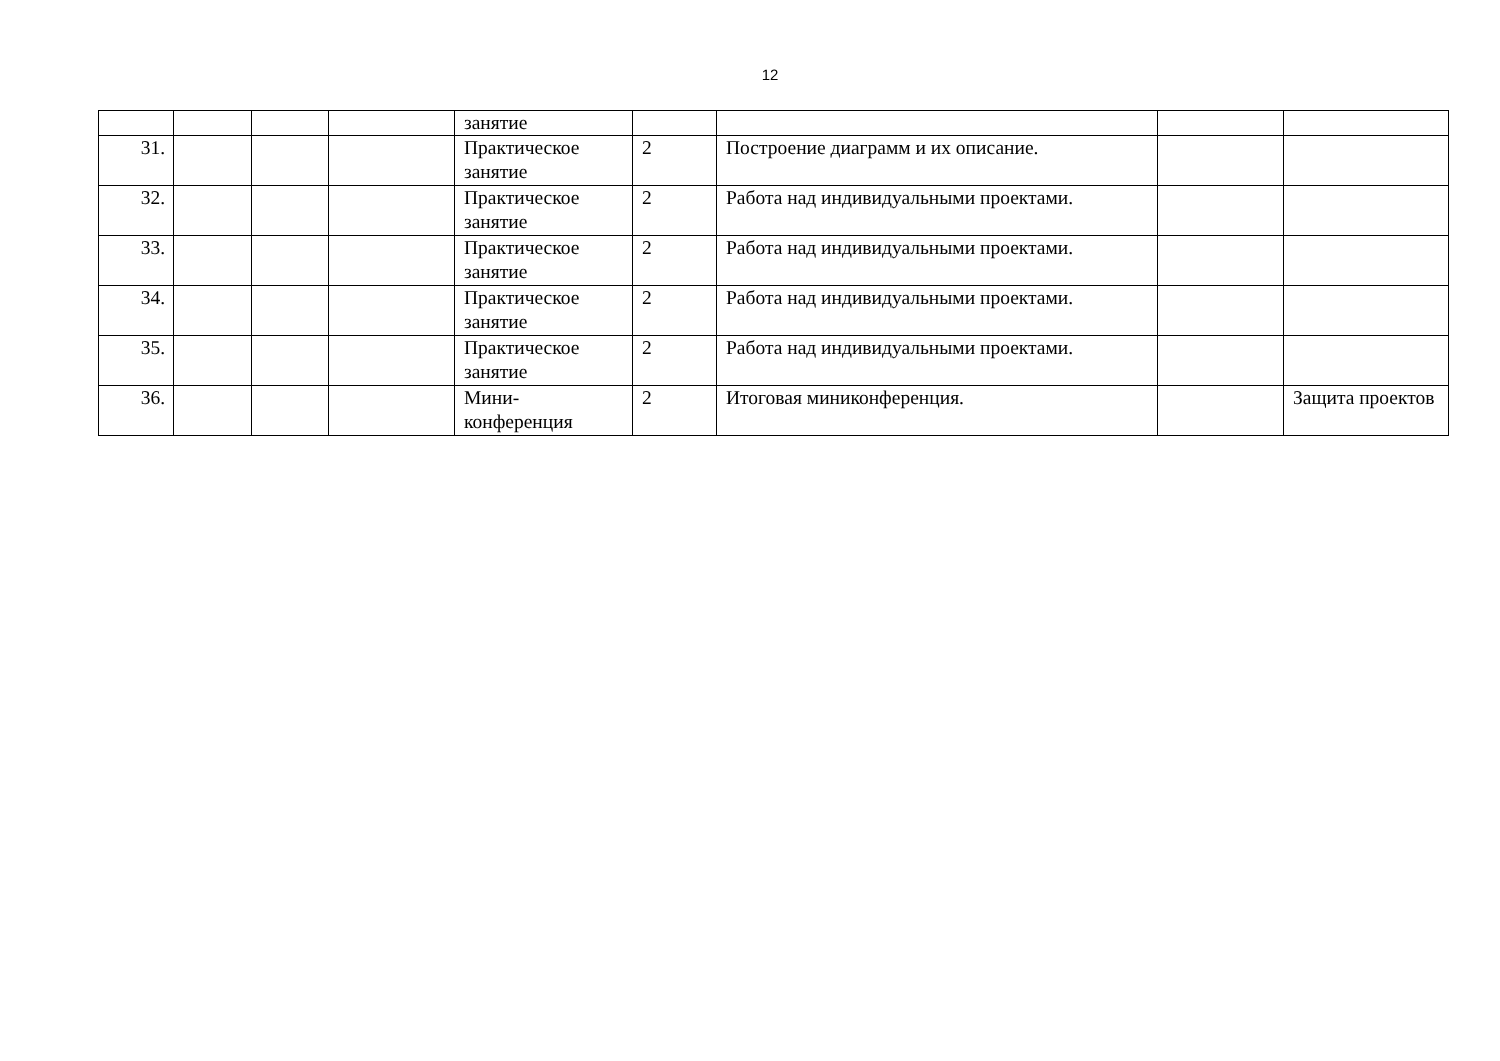12
| | | | | занятие | | | | |
| 31. | | | | Практическое занятие | 2 | Построение диаграмм и их описание. | | |
| 32. | | | | Практическое занятие | 2 | Работа над индивидуальными проектами. | | |
| 33. | | | | Практическое занятие | 2 | Работа над индивидуальными проектами. | | |
| 34. | | | | Практическое занятие | 2 | Работа над индивидуальными проектами. | | |
| 35. | | | | Практическое занятие | 2 | Работа над индивидуальными проектами. | | |
| 36. | | | | Мини- конференция | 2 | Итоговая миниконференция. | | Защита проектов |